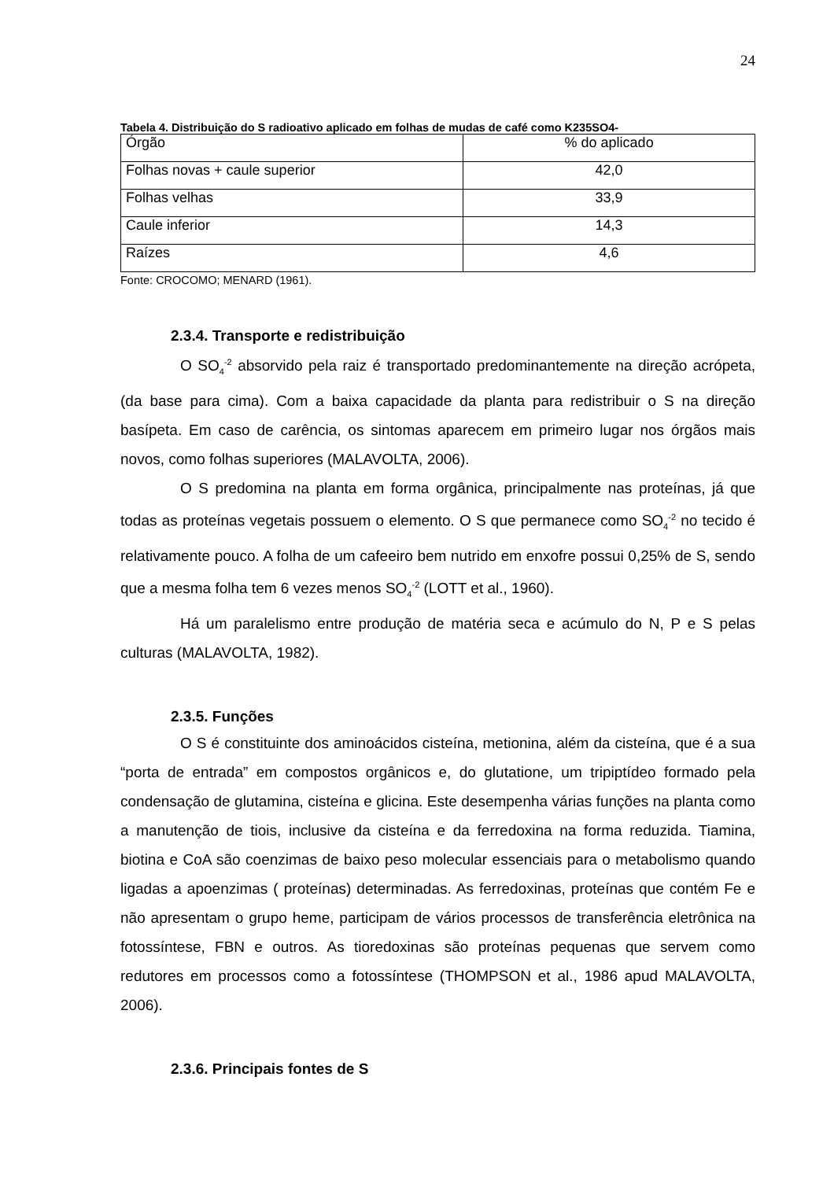24
Tabela 4. Distribuição do S radioativo aplicado em folhas de mudas de café como K235SO4-
| Órgão | % do aplicado |
| --- | --- |
| Folhas novas + caule superior | 42,0 |
| Folhas velhas | 33,9 |
| Caule inferior | 14,3 |
| Raízes | 4,6 |
Fonte: CROCOMO; MENARD (1961).
2.3.4. Transporte e redistribuição
O SO<sub>4</sub><sup>-2</sup> absorvido pela raiz é transportado predominantemente na direção acrópeta, (da base para cima). Com a baixa capacidade da planta para redistribuir o S na direção basípeta. Em caso de carência, os sintomas aparecem em primeiro lugar nos órgãos mais novos, como folhas superiores (MALAVOLTA, 2006).
O S predomina na planta em forma orgânica, principalmente nas proteínas, já que todas as proteínas vegetais possuem o elemento. O S que permanece como SO<sub>4</sub><sup>-2</sup> no tecido é relativamente pouco. A folha de um cafeeiro bem nutrido em enxofre possui 0,25% de S, sendo que a mesma folha tem 6 vezes menos SO<sub>4</sub><sup>-2</sup> (LOTT et al., 1960).
Há um paralelismo entre produção de matéria seca e acúmulo do N, P e S pelas culturas (MALAVOLTA, 1982).
2.3.5. Funções
O S é constituinte dos aminoácidos cisteína, metionina, além da cisteína, que é a sua “porta de entrada” em compostos orgânicos e, do glutatione, um tripiptídeo formado pela condensação de glutamina, cisteína e glicina. Este desempenha várias funções na planta como a manutenção de tiois, inclusive da cisteína e da ferredoxina na forma reduzida. Tiamina, biotina e CoA são coenzimas de baixo peso molecular essenciais para o metabolismo quando ligadas a apoenzimas ( proteínas) determinadas. As ferredoxinas, proteínas que contém Fe e não apresentam o grupo heme, participam de vários processos de transferência eletrônica na fotossíntese, FBN e outros. As tioredoxinas são proteínas pequenas que servem como redutores em processos como a fotossíntese (THOMPSON et al., 1986 apud MALAVOLTA, 2006).
2.3.6. Principais fontes de S